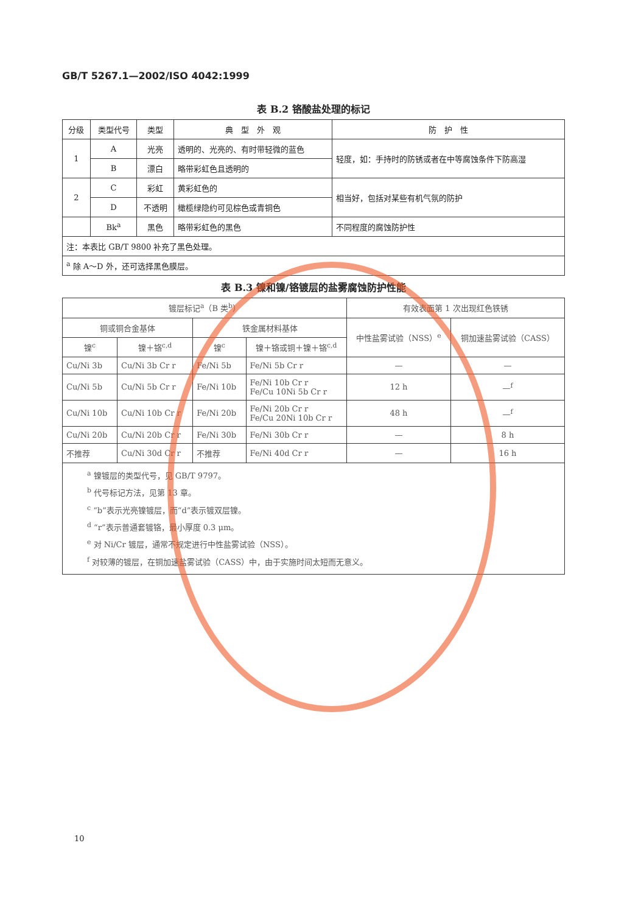GB/T 5267.1—2002/ISO 4042:1999
表 B.2 铬酸盐处理的标记
| 分级 | 类型代号 | 类型 | 典 型 外 观 | 防 护 性 |
| --- | --- | --- | --- | --- |
| 1 | A | 光亮 | 透明的、光亮的、有时带轻微的蓝色 | 轻度，如：手持时的防锈或者在中等腐蚀条件下防高湿 |
| | B | 漂白 | 略带彩虹色且透明的 | |
| 2 | C | 彩虹 | 黄彩虹色的 | 相当好，包括对某些有机气氛的防护 |
| | D | 不透明 | 橄榄绿隐约可见棕色或青铜色 | |
| | Bk<sup>a</sup> | 黑色 | 略带彩虹色的黑色 | 不同程度的腐蚀防护性 |
| 注：本表比 GB/T 9800 补充了黑色处理。 | | | | |
| <sup>a</sup> 除 A～D 外，还可选择黑色膜层。 | | | | |
表 B.3 镍和镍/铬镀层的盐雾腐蚀防护性能
| 镀层标记<sup>a</sup>（B 类<sup>b</sup>） | | | | 有效表面第 1 次出现红色铁锈 | |
| 铜或铜合金基体 | | 铁金属材料基体 | | 中性盐雾试验（NSS）<sup>e</sup> | 铜加速盐雾试验（CASS） |
| 镍<sup>c</sup> | 镍＋铬<sup>c,d</sup> | 镍<sup>c</sup> | 镍＋铬或铜＋镍＋铬<sup>c,d</sup> | | |
| Cu/Ni 3b | Cu/Ni 3b Cr r | Fe/Ni 5b | Fe/Ni 5b Cr r | — | — |
| Cu/Ni 5b | Cu/Ni 5b Cr r | Fe/Ni 10b | Fe/Ni 10b Cr r Fe/Cu 10Ni 5b Cr r | 12 h | —<sup>f</sup> |
| Cu/Ni 10b | Cu/Ni 10b Cr r | Fe/Ni 20b | Fe/Ni 20b Cr r Fe/Cu 20Ni 10b Cr r | 48 h | —<sup>f</sup> |
| Cu/Ni 20b | Cu/Ni 20b Cr r | Fe/Ni 30b | Fe/Ni 30b Cr r | — | 8 h |
| 不推荐 | Cu/Ni 30d Cr r | 不推荐 | Fe/Ni 40d Cr r | — | 16 h |
| <sup>a</sup> 镍镀层的类型代号，见 GB/T 9797。 <sup>b</sup> 代号标记方法，见第 13 章。 <sup>c</sup> “b”表示光亮镍镀层，而“d”表示镀双层镍。 <sup>d</sup> “r”表示普通套镀铬，最小厚度 0.3 μm。 <sup>e</sup> 对 Ni/Cr 镀层，通常不规定进行中性盐雾试验（NSS）。 <sup>f</sup> 对较薄的镀层，在铜加速盐雾试验（CASS）中，由于实施时间太短而无意义。 | | | | | |
10